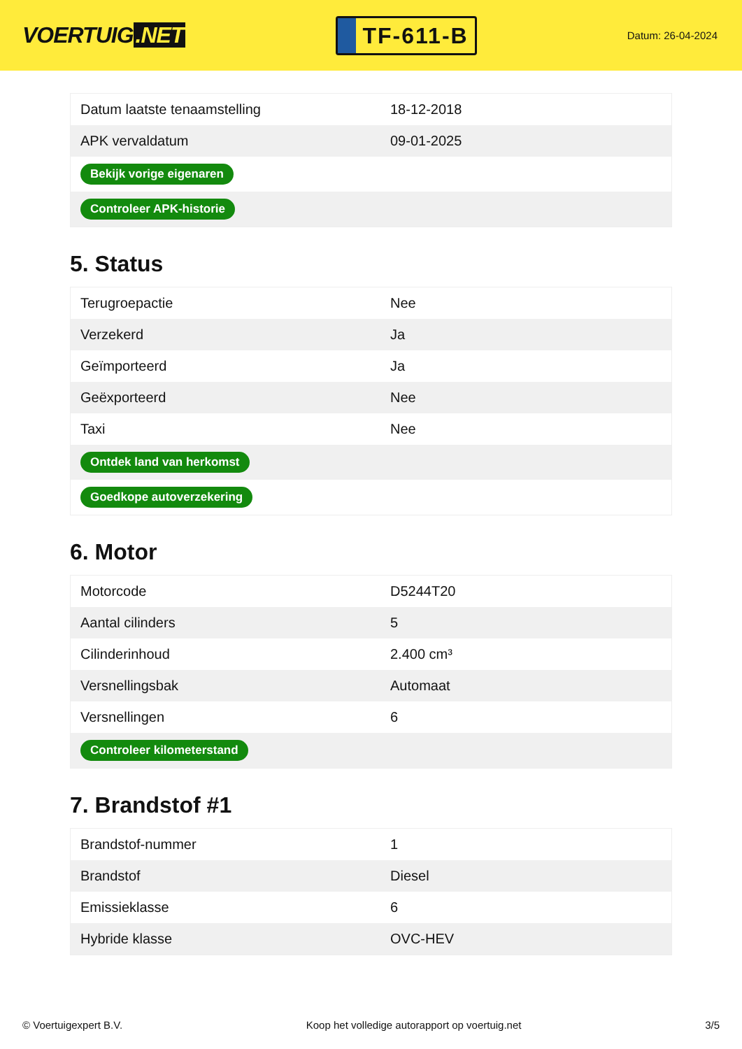VOERTUIG.NET
TF-611-B
Datum: 26-04-2024
| Datum laatste tenaamstelling | 18-12-2018 |
| APK vervaldatum | 09-01-2025 |
| Bekijk vorige eigenaren | |
| Controleer APK-historie | |
5. Status
| Terugroepactie | Nee |
| Verzekerd | Ja |
| Geïmporteerd | Ja |
| Geëxporteerd | Nee |
| Taxi | Nee |
| Ontdek land van herkomst | |
| Goedkope autoverzekering | |
6. Motor
| Motorcode | D5244T20 |
| Aantal cilinders | 5 |
| Cilinderinhoud | 2.400 cm³ |
| Versnellingsbak | Automaat |
| Versnellingen | 6 |
| Controleer kilometerstand | |
7. Brandstof #1
| Brandstof-nummer | 1 |
| Brandstof | Diesel |
| Emissieklasse | 6 |
| Hybride klasse | OVC-HEV |
© Voertuigexpert B.V. Koop het volledige autorapport op voertuig.net 3/5